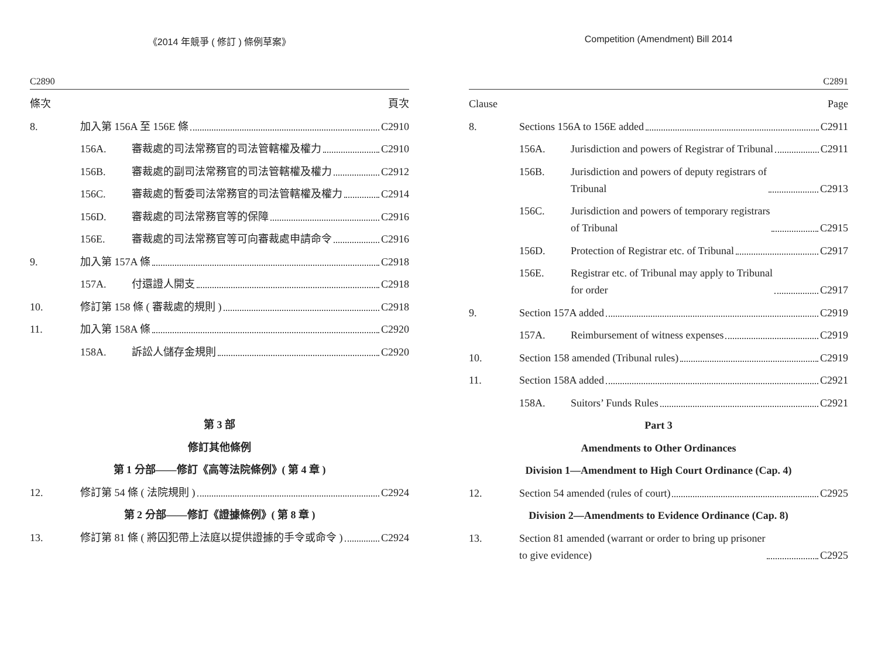《2014 年競爭 ( 修訂 ) 條例草案》
C2890
條次 頁次
8. 加入第 156A 至 156E 條 C2910
156A. 審裁處的司法常務官的司法管轄權及權力 C2910
156B. 審裁處的副司法常務官的司法管轄權及權力 C2912
156C. 審裁處的暫委司法常務官的司法管轄權及權力 C2914
156D. 審裁處的司法常務官等的保障 C2916
156E. 審裁處的司法常務官等可向審裁處申請命令 C2916
9. 加入第 157A 條 C2918
157A. 付還證人開支 C2918
10. 修訂第 158 條 ( 審裁處的規則 ) C2918
11. 加入第 158A 條 C2920
158A. 訴訟人儲存金規則 C2920
第 3 部
修訂其他條例
第 1 分部——修訂《高等法院條例》( 第 4 章 )
12. 修訂第 54 條 ( 法院規則 ) C2924
第 2 分部——修訂《證據條例》( 第 8 章 )
13. 修訂第 81 條 ( 將囚犯帶上法庭以提供證據的手令或命令 ) C2924
Competition (Amendment) Bill 2014
C2891
Clause Page
8. Sections 156A to 156E added C2911
156A. Jurisdiction and powers of Registrar of Tribunal C2911
156B. Jurisdiction and powers of deputy registrars of
Tribunal C2913
156C. Jurisdiction and powers of temporary registrars
of Tribunal C2915
156D. Protection of Registrar etc. of Tribunal C2917
156E. Registrar etc. of Tribunal may apply to Tribunal
for order C2917
9. Section 157A added C2919
157A. Reimbursement of witness expenses C2919
10. Section 158 amended (Tribunal rules) C2919
11. Section 158A added C2921
158A. Suitors’ Funds Rules C2921
Part 3
Amendments to Other Ordinances
Division 1—Amendment to High Court Ordinance (Cap. 4)
12. Section 54 amended (rules of court) C2925
Division 2—Amendments to Evidence Ordinance (Cap. 8)
13. Section 81 amended (warrant or order to bring up prisoner
to give evidence) C2925